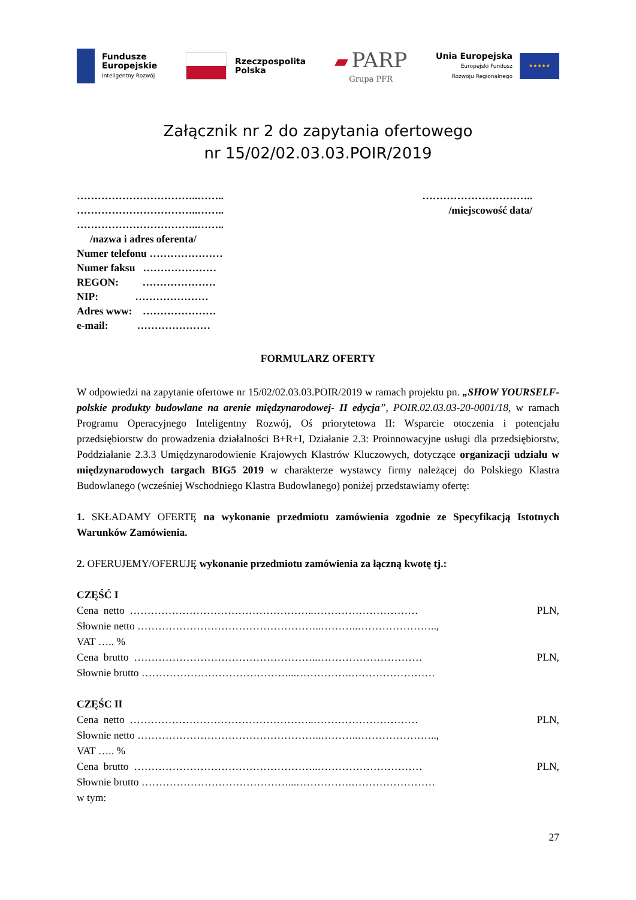Fundusze
Europejskie
Inteligentny Rozwój
Rzeczpospolita
Polska
▰ PARP
Grupa PFR
Unia Europejska
Europejski Fundusz
Rozwoju Regionalnego
★★★★★
Załącznik nr 2 do zapytania ofertowego
nr 15/02/02.03.03.POIR/2019
……………………………..……..
……………………………..……..
……………………………..……..
/nazwa i adres oferenta/
Numer telefonu …………………
Numer faksu …………………
REGON: …………………
NIP: …………………
Adres www: …………………
e-mail: …………………
…………………………..
/miejscowość data/
FORMULARZ OFERTY
W odpowiedzi na zapytanie ofertowe nr 15/02/02.03.03.POIR/2019 w ramach projektu pn. „SHOW YOURSELF- polskie produkty budowlane na arenie międzynarodowej- II edycja”, POIR.02.03.03-20-0001/18, w ramach Programu Operacyjnego Inteligentny Rozwój, Oś priorytetowa II: Wsparcie otoczenia i potencjału przedsiębiorstw do prowadzenia działalności B+R+I, Działanie 2.3: Proinnowacyjne usługi dla przedsiębiorstw, Poddziałanie 2.3.3 Umiędzynarodowienie Krajowych Klastrów Kluczowych, dotyczące organizacji udziału w międzynarodowych targach BIG5 2019 w charakterze wystawcy firmy należącej do Polskiego Klastra Budowlanego (wcześniej Wschodniego Klastra Budowlanego) poniżej przedstawiamy ofertę:
1. SKŁADAMY OFERTĘ na wykonanie przedmiotu zamówienia zgodnie ze Specyfikacją Istotnych Warunków Zamówienia.
2. OFERUJEMY/OFERUJĘ wykonanie przedmiotu zamówienia za łączną kwotę tj.:
CZĘŚĆ I
Cena netto ……………………………………………..………………………… PLN,
Słownie netto ……………………………………………..………..…………………..,
VAT ….. %
Cena brutto ……………………………………………..………………………… PLN,
Słownie brutto ……………………………………...…………….……………………
CZĘŚC II
Cena netto ……………………………………………..………………………… PLN,
Słownie netto ……………………………………………..………..…………………..,
VAT ….. %
Cena brutto ……………………………………………..………………………… PLN,
Słownie brutto ……………………………………...…………….……………………
w tym:
27